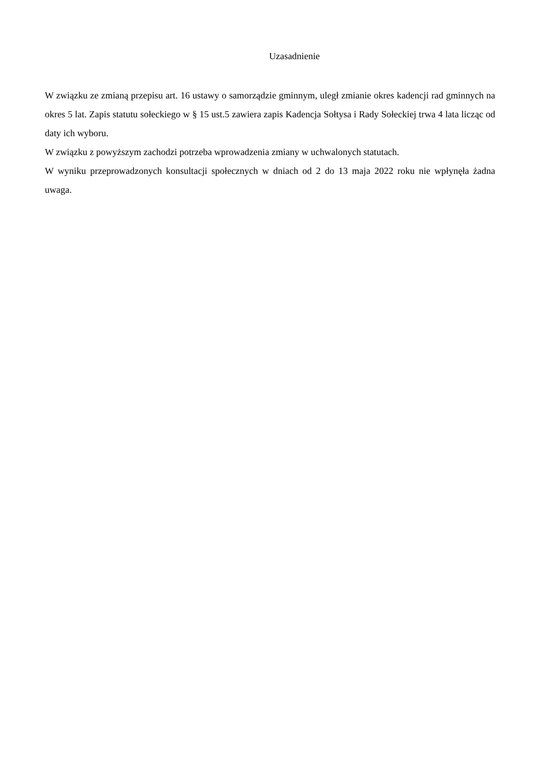Uzasadnienie
W związku ze zmianą przepisu art. 16 ustawy o samorządzie gminnym, uległ zmianie okres kadencji rad gminnych na okres 5 lat. Zapis statutu sołeckiego w § 15 ust.5 zawiera zapis Kadencja Sołtysa i Rady Sołeckiej trwa 4 lata licząc od daty ich wyboru.
W związku z powyższym zachodzi potrzeba wprowadzenia zmiany w uchwalonych statutach.
W wyniku przeprowadzonych konsultacji społecznych w dniach od 2 do 13 maja 2022 roku nie wpłynęła żadna uwaga.